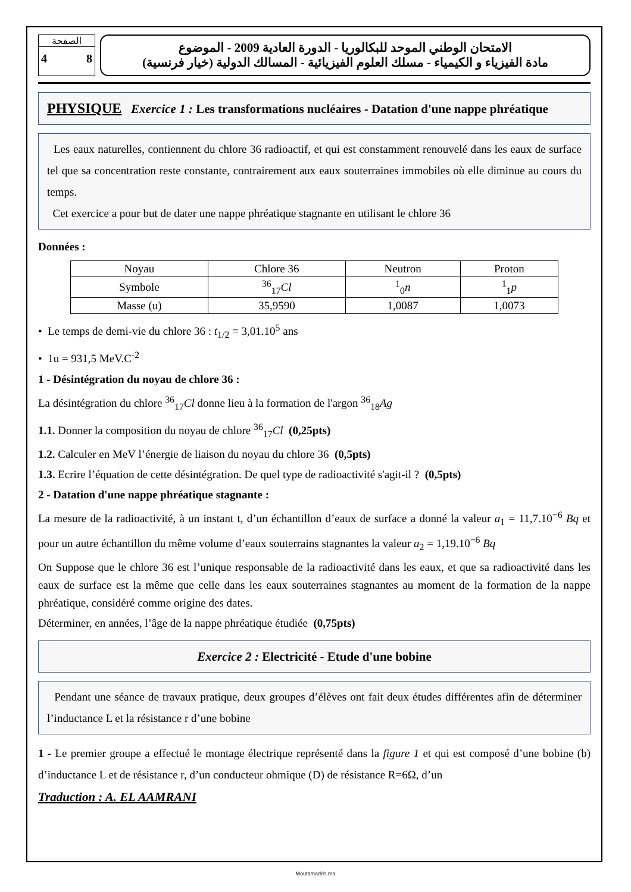الصفحة
4 8
الامتحان الوطني الموحد للبكالوريا - الدورة العادية 2009 - الموضوع
مادة الفيزياء و الكيمياء - مسلك العلوم الفيزيائية - المسالك الدولية (خيار فرنسية)
PHYSIQUE Exercice 1 : Les transformations nucléaires - Datation d'une nappe phréatique
Les eaux naturelles, contiennent du chlore 36 radioactif, et qui est constamment renouvelé dans les eaux de surface tel que sa concentration reste constante, contrairement aux eaux souterraines immobiles où elle diminue au cours du temps.
Cet exercice a pour but de dater une nappe phréatique stagnante en utilisant le chlore 36
Données :
| Noyau | Chlore 36 | Neutron | Proton |
| Symbole | <sup>36</sup> <sub>17</sub> Cl | <sup>1</sup> <sub>0</sub> n | <sup>1</sup> <sub>1</sub> p |
| Masse (u) | 35,9590 | 1,0087 | 1,0073 |
• Le temps de demi-vie du chlore 36 : t<sub>1/2</sub> = 3,01.10<sup>5</sup> ans
• 1u = 931,5 MeV.C<sup>-2</sup>
1 - Désintégration du noyau de chlore 36 :
La désintégration du chlore <sup>36</sup><sub>17</sub>Cl donne lieu à la formation de l'argon <sup>36</sup><sub>18</sub>Ag
1.1. Donner la composition du noyau de chlore <sup>36</sup><sub>17</sub>Cl (0,25pts)
1.2. Calculer en MeV l’énergie de liaison du noyau du chlore 36 (0,5pts)
1.3. Ecrire l’équation de cette désintégration. De quel type de radioactivité s'agit-il ? (0,5pts)
2 - Datation d'une nappe phréatique stagnante :
La mesure de la radioactivité, à un instant t, d’un échantillon d’eaux de surface a donné la valeur a<sub>1</sub> = 11,7.10<sup>−6</sup> Bq et pour un autre échantillon du même volume d’eaux souterrains stagnantes la valeur a<sub>2</sub> = 1,19.10<sup>−6</sup> Bq
On Suppose que le chlore 36 est l’unique responsable de la radioactivité dans les eaux, et que sa radioactivité dans les eaux de surface est la même que celle dans les eaux souterraines stagnantes au moment de la formation de la nappe phréatique, considéré comme origine des dates.
Déterminer, en années, l’âge de la nappe phréatique étudiée (0,75pts)
Exercice 2 : Electricité - Etude d'une bobine
Pendant une séance de travaux pratique, deux groupes d’élèves ont fait deux études différentes afin de déterminer l’inductance L et la résistance r d’une bobine
1 - Le premier groupe a effectué le montage électrique représenté dans la figure 1 et qui est composé d’une bobine (b) d’inductance L et de résistance r, d’un conducteur ohmique (D) de résistance R=6Ω, d’un
Traduction : A. EL AAMRANI
Moutamadris.ma